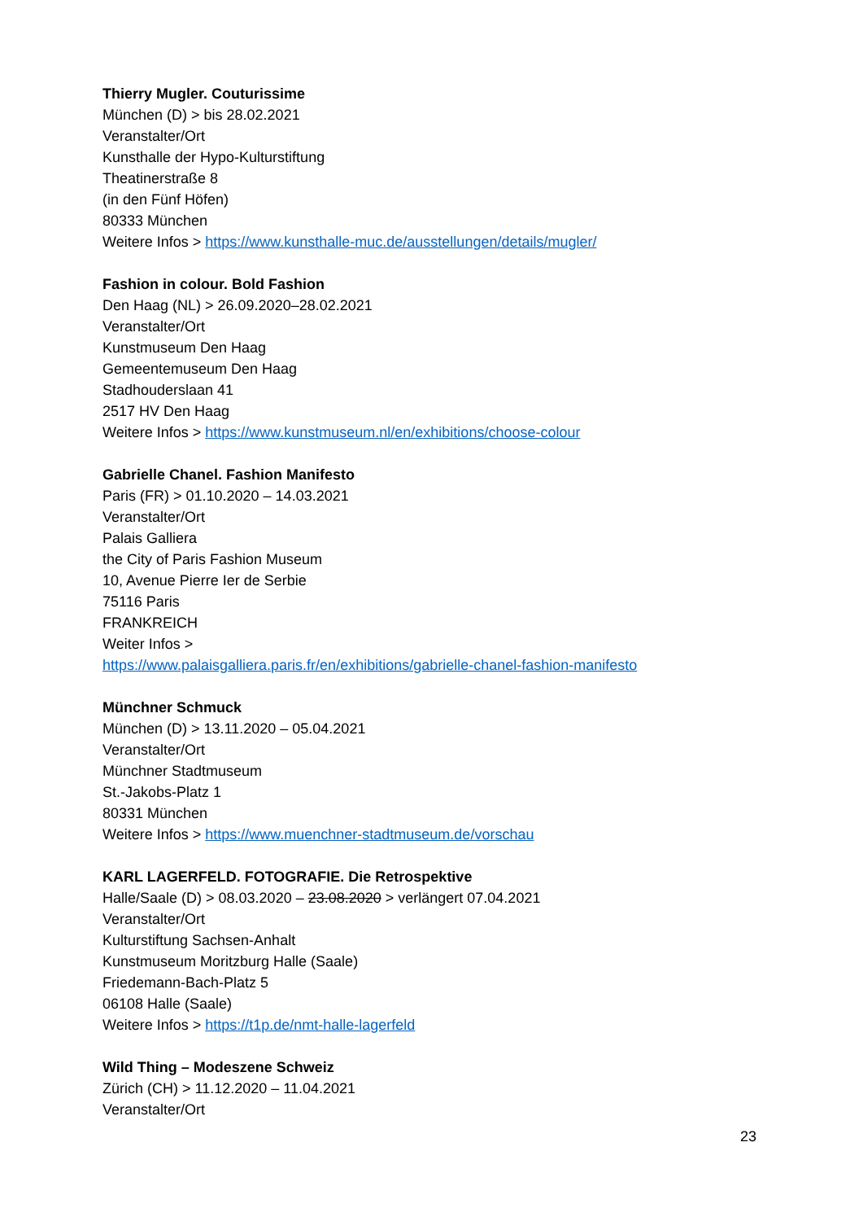Thierry Mugler. Couturissime
München (D) > bis 28.02.2021
Veranstalter/Ort
Kunsthalle der Hypo-Kulturstiftung
Theatinerstraße 8
(in den Fünf Höfen)
80333 München
Weitere Infos > https://www.kunsthalle-muc.de/ausstellungen/details/mugler/
Fashion in colour. Bold Fashion
Den Haag (NL) > 26.09.2020–28.02.2021
Veranstalter/Ort
Kunstmuseum Den Haag
Gemeentemuseum Den Haag
Stadhouderslaan 41
2517 HV Den Haag
Weitere Infos > https://www.kunstmuseum.nl/en/exhibitions/choose-colour
Gabrielle Chanel. Fashion Manifesto
Paris (FR) > 01.10.2020 – 14.03.2021
Veranstalter/Ort
Palais Galliera
the City of Paris Fashion Museum
10, Avenue Pierre Ier de Serbie
75116 Paris
FRANKREICH
Weiter Infos >
https://www.palaisgalliera.paris.fr/en/exhibitions/gabrielle-chanel-fashion-manifesto
Münchner Schmuck
München (D) > 13.11.2020 – 05.04.2021
Veranstalter/Ort
Münchner Stadtmuseum
St.-Jakobs-Platz 1
80331 München
Weitere Infos > https://www.muenchner-stadtmuseum.de/vorschau
KARL LAGERFELD. FOTOGRAFIE. Die Retrospektive
Halle/Saale (D) > 08.03.2020 – 23.08.2020 > verlängert 07.04.2021
Veranstalter/Ort
Kulturstiftung Sachsen-Anhalt
Kunstmuseum Moritzburg Halle (Saale)
Friedemann-Bach-Platz 5
06108 Halle (Saale)
Weitere Infos > https://t1p.de/nmt-halle-lagerfeld
Wild Thing – Modeszene Schweiz
Zürich (CH) > 11.12.2020 – 11.04.2021
Veranstalter/Ort
23